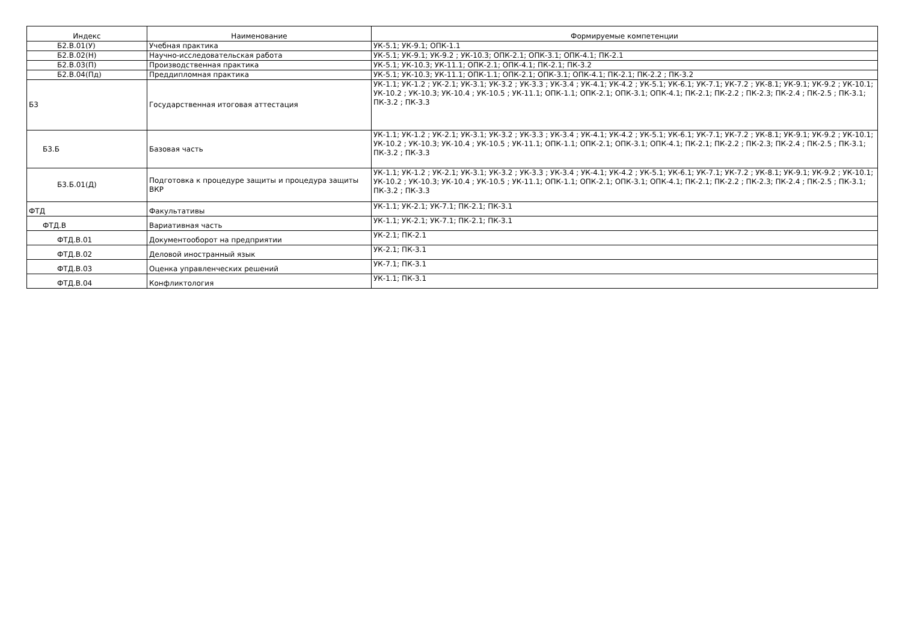| Индекс | Наименование | Формируемые компетенции |
| --- | --- | --- |
| Б2.В.01(У) | Учебная практика | УК-5.1; УК-9.1; ОПК-1.1 |
| Б2.В.02(Н) | Научно-исследовательская работа | УК-5.1; УК-9.1; УК-9.2 ; УК-10.3; ОПК-2.1; ОПК-3.1; ОПК-4.1; ПК-2.1 |
| Б2.В.03(П) | Производственная практика | УК-5.1; УК-10.3; УК-11.1; ОПК-2.1; ОПК-4.1; ПК-2.1; ПК-3.2 |
| Б2.В.04(Пд) | Преддипломная практика | УК-5.1; УК-10.3; УК-11.1; ОПК-1.1; ОПК-2.1; ОПК-3.1; ОПК-4.1; ПК-2.1; ПК-2.2 ; ПК-3.2 |
| Б3 | Государственная итоговая аттестация | УК-1.1; УК-1.2 ; УК-2.1; УК-3.1; УК-3.2 ; УК-3.3 ; УК-3.4 ; УК-4.1; УК-4.2 ; УК-5.1; УК-6.1; УК-7.1; УК-7.2 ; УК-8.1; УК-9.1; УК-9.2 ; УК-10.1; УК-10.2 ; УК-10.3; УК-10.4 ; УК-10.5 ; УК-11.1; ОПК-1.1; ОПК-2.1; ОПК-3.1; ОПК-4.1; ПК-2.1; ПК-2.2 ; ПК-2.3; ПК-2.4 ; ПК-2.5 ; ПК-3.1; ПК-3.2 ; ПК-3.3 |
| Б3.Б | Базовая часть | УК-1.1; УК-1.2 ; УК-2.1; УК-3.1; УК-3.2 ; УК-3.3 ; УК-3.4 ; УК-4.1; УК-4.2 ; УК-5.1; УК-6.1; УК-7.1; УК-7.2 ; УК-8.1; УК-9.1; УК-9.2 ; УК-10.1; УК-10.2 ; УК-10.3; УК-10.4 ; УК-10.5 ; УК-11.1; ОПК-1.1; ОПК-2.1; ОПК-3.1; ОПК-4.1; ПК-2.1; ПК-2.2 ; ПК-2.3; ПК-2.4 ; ПК-2.5 ; ПК-3.1; ПК-3.2 ; ПК-3.3 |
| Б3.Б.01(Д) | Подготовка к процедуре защиты и процедура защиты ВКР | УК-1.1; УК-1.2 ; УК-2.1; УК-3.1; УК-3.2 ; УК-3.3 ; УК-3.4 ; УК-4.1; УК-4.2 ; УК-5.1; УК-6.1; УК-7.1; УК-7.2 ; УК-8.1; УК-9.1; УК-9.2 ; УК-10.1; УК-10.2 ; УК-10.3; УК-10.4 ; УК-10.5 ; УК-11.1; ОПК-1.1; ОПК-2.1; ОПК-3.1; ОПК-4.1; ПК-2.1; ПК-2.2 ; ПК-2.3; ПК-2.4 ; ПК-2.5 ; ПК-3.1; ПК-3.2 ; ПК-3.3 |
| ФТД | Факультативы | УК-1.1; УК-2.1; УК-7.1; ПК-2.1; ПК-3.1 |
| ФТД.В | Вариативная часть | УК-1.1; УК-2.1; УК-7.1; ПК-2.1; ПК-3.1 |
| ФТД.В.01 | Документооборот на предприятии | УК-2.1; ПК-2.1 |
| ФТД.В.02 | Деловой иностранный язык | УК-2.1; ПК-3.1 |
| ФТД.В.03 | Оценка управленческих решений | УК-7.1; ПК-3.1 |
| ФТД.В.04 | Конфликтология | УК-1.1; ПК-3.1 |